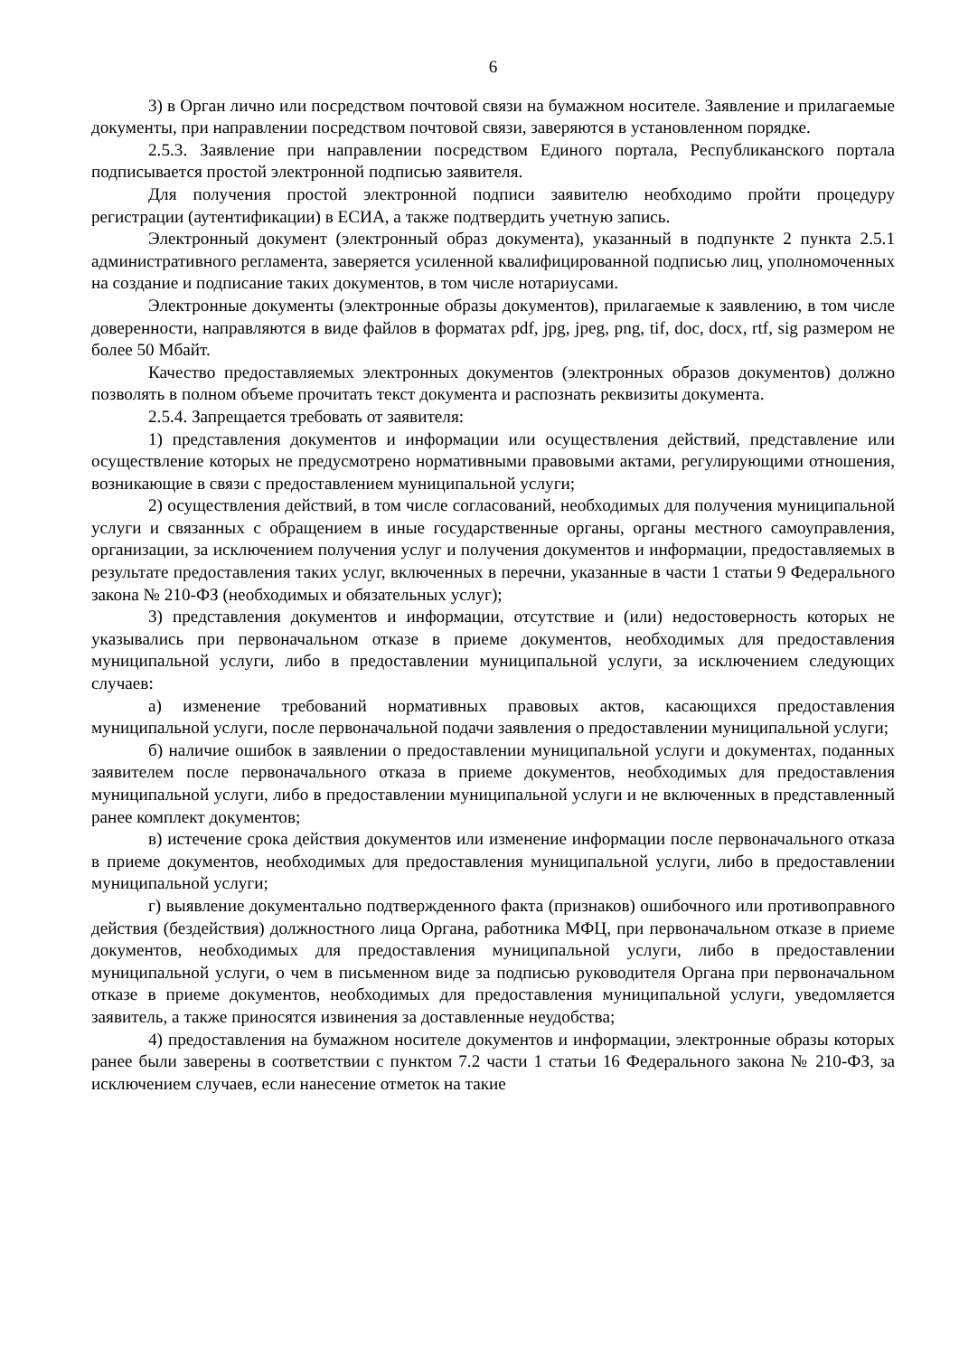6
3) в Орган лично или посредством почтовой связи на бумажном носителе. Заявление и прилагаемые документы, при направлении посредством почтовой связи, заверяются в установленном порядке.
2.5.3. Заявление при направлении посредством Единого портала, Республиканского портала подписывается простой электронной подписью заявителя.
Для получения простой электронной подписи заявителю необходимо пройти процедуру регистрации (аутентификации) в ЕСИА, а также подтвердить учетную запись.
Электронный документ (электронный образ документа), указанный в подпункте 2 пункта 2.5.1 административного регламента, заверяется усиленной квалифицированной подписью лиц, уполномоченных на создание и подписание таких документов, в том числе нотариусами.
Электронные документы (электронные образы документов), прилагаемые к заявлению, в том числе доверенности, направляются в виде файлов в форматах pdf, jpg, jpeg, png, tif, doc, docx, rtf, sig размером не более 50 Мбайт.
Качество предоставляемых электронных документов (электронных образов документов) должно позволять в полном объеме прочитать текст документа и распознать реквизиты документа.
2.5.4. Запрещается требовать от заявителя:
1) представления документов и информации или осуществления действий, представление или осуществление которых не предусмотрено нормативными правовыми актами, регулирующими отношения, возникающие в связи с предоставлением муниципальной услуги;
2) осуществления действий, в том числе согласований, необходимых для получения муниципальной услуги и связанных с обращением в иные государственные органы, органы местного самоуправления, организации, за исключением получения услуг и получения документов и информации, предоставляемых в результате предоставления таких услуг, включенных в перечни, указанные в части 1 статьи 9 Федерального закона № 210-ФЗ (необходимых и обязательных услуг);
3) представления документов и информации, отсутствие и (или) недостоверность которых не указывались при первоначальном отказе в приеме документов, необходимых для предоставления муниципальной услуги, либо в предоставлении муниципальной услуги, за исключением следующих случаев:
а) изменение требований нормативных правовых актов, касающихся предоставления муниципальной услуги, после первоначальной подачи заявления о предоставлении муниципальной услуги;
б) наличие ошибок в заявлении о предоставлении муниципальной услуги и документах, поданных заявителем после первоначального отказа в приеме документов, необходимых для предоставления муниципальной услуги, либо в предоставлении муниципальной услуги и не включенных в представленный ранее комплект документов;
в) истечение срока действия документов или изменение информации после первоначального отказа в приеме документов, необходимых для предоставления муниципальной услуги, либо в предоставлении муниципальной услуги;
г) выявление документально подтвержденного факта (признаков) ошибочного или противоправного действия (бездействия) должностного лица Органа, работника МФЦ, при первоначальном отказе в приеме документов, необходимых для предоставления муниципальной услуги, либо в предоставлении муниципальной услуги, о чем в письменном виде за подписью руководителя Органа при первоначальном отказе в приеме документов, необходимых для предоставления муниципальной услуги, уведомляется заявитель, а также приносятся извинения за доставленные неудобства;
4) предоставления на бумажном носителе документов и информации, электронные образы которых ранее были заверены в соответствии с пунктом 7.2 части 1 статьи 16 Федерального закона № 210-ФЗ, за исключением случаев, если нанесение отметок на такие